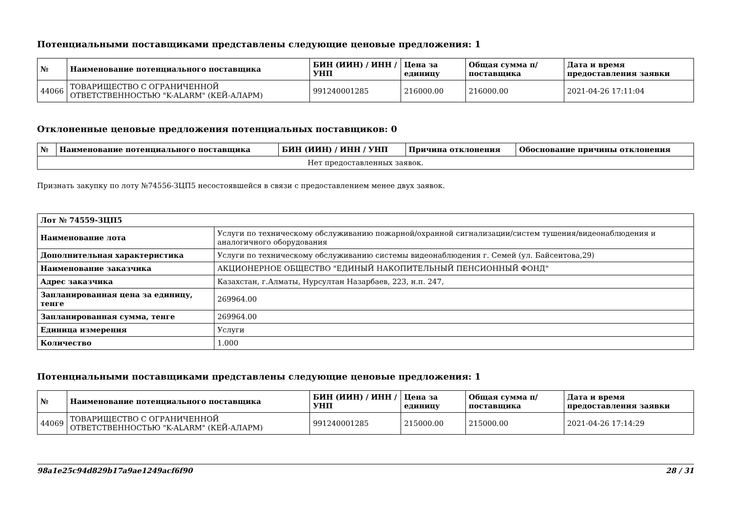Потенциальными поставщиками представлены следующие ценовые предложения: 1
| № | Наименование потенциального поставщика | БИН (ИИН) / ИНН / УНП | Цена за единицу | Общая сумма п/поставщика | Дата и время предоставления заявки |
| --- | --- | --- | --- | --- | --- |
| 44066 | ТОВАРИЩЕСТВО С ОГРАНИЧЕННОЙ ОТВЕТСТВЕННОСТЬЮ "K-ALARM" (КЕЙ-АЛАРМ) | 991240001285 | 216000.00 | 216000.00 | 2021-04-26 17:11:04 |
Отклоненные ценовые предложения потенциальных поставщиков: 0
| № | Наименование потенциального поставщика | БИН (ИИН) / ИНН / УНП | Причина отклонения | Обоснование причины отклонения |
| --- | --- | --- | --- | --- |
| Нет предоставленных заявок. | | | | |
Признать закупку по лоту №74556-ЗЦП5 несостоявшейся в связи с предоставлением менее двух заявок.
| Лот № 74559-ЗЦП5 | |
| --- | --- |
| Наименование лота | Услуги по техническому обслуживанию пожарной/охранной сигнализации/систем тушения/видеонаблюдения и аналогичного оборудования |
| Дополнительная характеристика | Услуги по техническому обслуживанию системы видеонаблюдения г. Семей (ул. Байсеитова,29) |
| Наименование заказчика | АКЦИОНЕРНОЕ ОБЩЕСТВО "ЕДИНЫЙ НАКОПИТЕЛЬНЫЙ ПЕНСИОННЫЙ ФОНД" |
| Адрес заказчика | Казахстан, г.Алматы, Нурсултан Назарбаев, 223, н.п. 247, |
| Запланированная цена за единицу, тенге | 269964.00 |
| Запланированная сумма, тенге | 269964.00 |
| Единица измерения | Услуги |
| Количество | 1.000 |
Потенциальными поставщиками представлены следующие ценовые предложения: 1
| № | Наименование потенциального поставщика | БИН (ИИН) / ИНН / УНП | Цена за единицу | Общая сумма п/поставщика | Дата и время предоставления заявки |
| --- | --- | --- | --- | --- | --- |
| 44069 | ТОВАРИЩЕСТВО С ОГРАНИЧЕННОЙ ОТВЕТСТВЕННОСТЬЮ "K-ALARM" (КЕЙ-АЛАРМ) | 991240001285 | 215000.00 | 215000.00 | 2021-04-26 17:14:29 |
98a1e25c94d829b17a9ae1249acf6f90 28 / 31